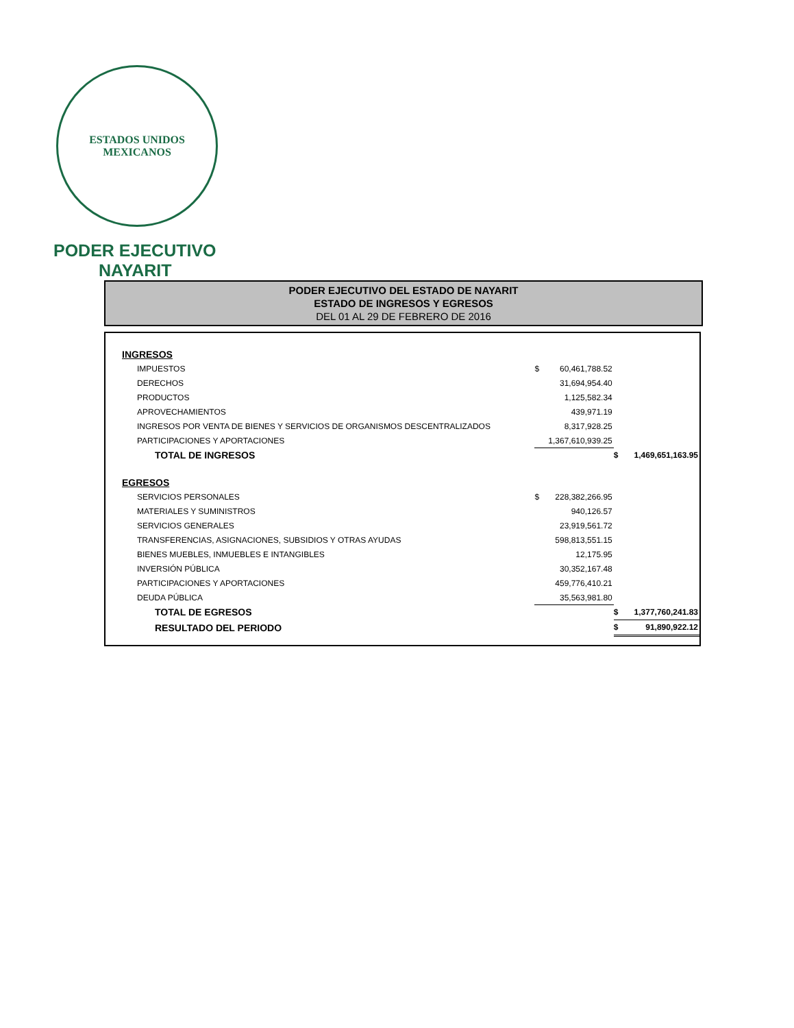ESTADOS UNIDOS MEXICANOS
PODER EJECUTIVO
NAYARIT
PODER EJECUTIVO DEL ESTADO DE NAYARIT
ESTADO DE INGRESOS Y EGRESOS
DEL 01 AL 29 DE FEBRERO DE 2016
| INGRESOS | | | | |
| IMPUESTOS | $ | 60,461,788.52 | | |
| DERECHOS | | 31,694,954.40 | | |
| PRODUCTOS | | 1,125,582.34 | | |
| APROVECHAMIENTOS | | 439,971.19 | | |
| INGRESOS POR VENTA DE BIENES Y SERVICIOS DE ORGANISMOS DESCENTRALIZADOS | | 8,317,928.25 | | |
| PARTICIPACIONES Y APORTACIONES | | 1,367,610,939.25 | | |
| TOTAL DE INGRESOS | | | $ | 1,469,651,163.95 |
| EGRESOS | | | | |
| SERVICIOS PERSONALES | $ | 228,382,266.95 | | |
| MATERIALES Y SUMINISTROS | | 940,126.57 | | |
| SERVICIOS GENERALES | | 23,919,561.72 | | |
| TRANSFERENCIAS, ASIGNACIONES, SUBSIDIOS Y OTRAS AYUDAS | | 598,813,551.15 | | |
| BIENES MUEBLES, INMUEBLES E INTANGIBLES | | 12,175.95 | | |
| INVERSIÓN PÚBLICA | | 30,352,167.48 | | |
| PARTICIPACIONES Y APORTACIONES | | 459,776,410.21 | | |
| DEUDA PÚBLICA | | 35,563,981.80 | | |
| TOTAL DE EGRESOS | | | $ | 1,377,760,241.83 |
| RESULTADO DEL PERIODO | | | $ | 91,890,922.12 |